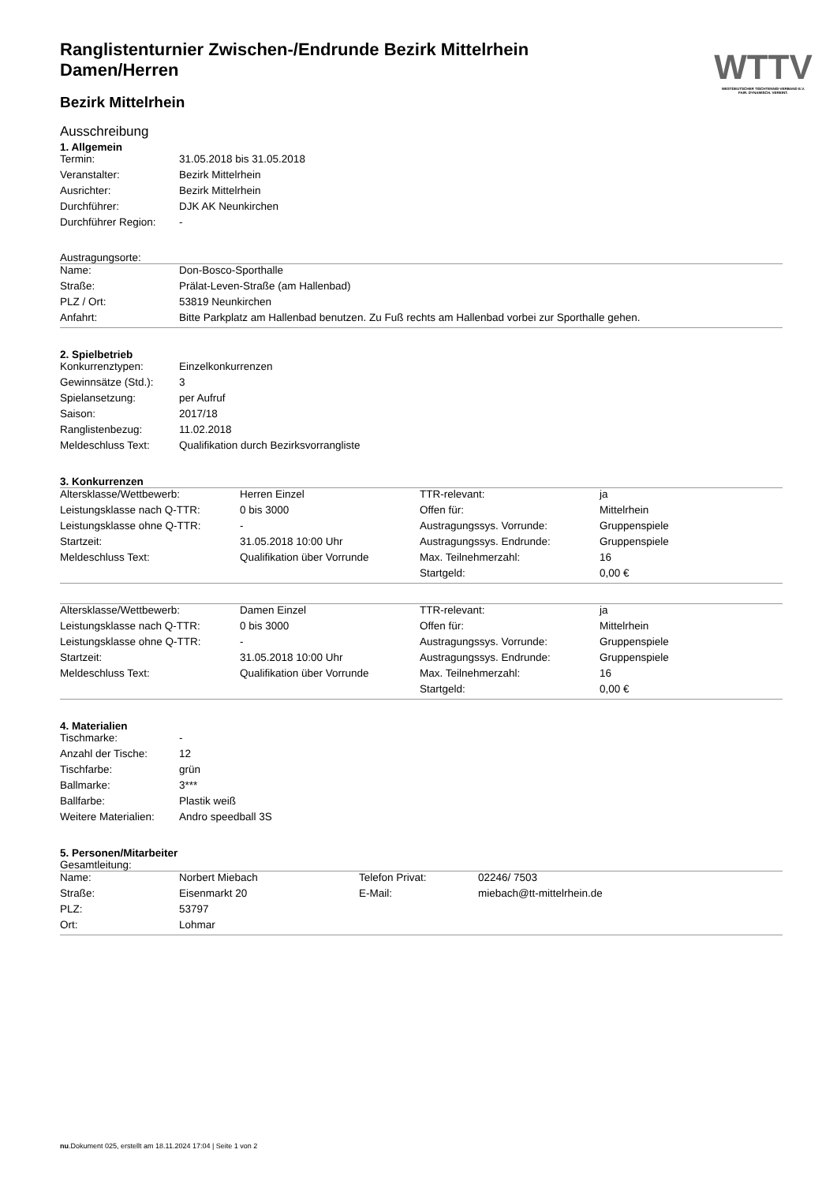WTTV
WESTDEUTSCHER TISCHTENNIS-VERBAND E.V.
FAIR. DYNAMISCH. VEREINT.
Ranglistenturnier Zwischen-/Endrunde Bezirk Mittelrhein Damen/Herren
Bezirk Mittelrhein
Ausschreibung
1. Allgemein
| Termin: | 31.05.2018 bis 31.05.2018 |
| Veranstalter: | Bezirk Mittelrhein |
| Ausrichter: | Bezirk Mittelrhein |
| Durchführer: | DJK AK Neunkirchen |
| Durchführer Region: | - |
Austragungsorte:
| Name: | Don-Bosco-Sporthalle |
| Straße: | Prälat-Leven-Straße (am Hallenbad) |
| PLZ / Ort: | 53819 Neunkirchen |
| Anfahrt: | Bitte Parkplatz am Hallenbad benutzen. Zu Fuß rechts am Hallenbad vorbei zur Sporthalle gehen. |
2. Spielbetrieb
| Konkurrenztypen: | Einzelkonkurrenzen |
| Gewinnsätze (Std.): | 3 |
| Spielansetzung: | per Aufruf |
| Saison: | 2017/18 |
| Ranglistenbezug: | 11.02.2018 |
| Meldeschluss Text: | Qualifikation durch Bezirksvorrangliste |
3. Konkurrenzen
| Altersklasse/Wettbewerb: | Herren Einzel | TTR-relevant: | ja |
| Leistungsklasse nach Q-TTR: | 0 bis 3000 | Offen für: | Mittelrhein |
| Leistungsklasse ohne Q-TTR: | - | Austragungssys. Vorrunde: | Gruppenspiele |
| Startzeit: | 31.05.2018 10:00 Uhr | Austragungssys. Endrunde: | Gruppenspiele |
| Meldeschluss Text: | Qualifikation über Vorrunde | Max. Teilnehmerzahl: | 16 |
| | | Startgeld: | 0,00 € |
| Altersklasse/Wettbewerb: | Damen Einzel | TTR-relevant: | ja |
| Leistungsklasse nach Q-TTR: | 0 bis 3000 | Offen für: | Mittelrhein |
| Leistungsklasse ohne Q-TTR: | - | Austragungssys. Vorrunde: | Gruppenspiele |
| Startzeit: | 31.05.2018 10:00 Uhr | Austragungssys. Endrunde: | Gruppenspiele |
| Meldeschluss Text: | Qualifikation über Vorrunde | Max. Teilnehmerzahl: | 16 |
| | | Startgeld: | 0,00 € |
4. Materialien
| Tischmarke: | - |
| Anzahl der Tische: | 12 |
| Tischfarbe: | grün |
| Ballmarke: | 3*** |
| Ballfarbe: | Plastik weiß |
| Weitere Materialien: | Andro speedball 3S |
5. Personen/Mitarbeiter
Gesamtleitung:
| Name: | Norbert Miebach | Telefon Privat: | 02246/ 7503 |
| Straße: | Eisenmarkt 20 | E-Mail: | miebach@tt-mittelrhein.de |
| PLZ: | 53797 | | |
| Ort: | Lohmar | | |
nu.Dokument 025, erstellt am 18.11.2024 17:04 | Seite 1 von 2